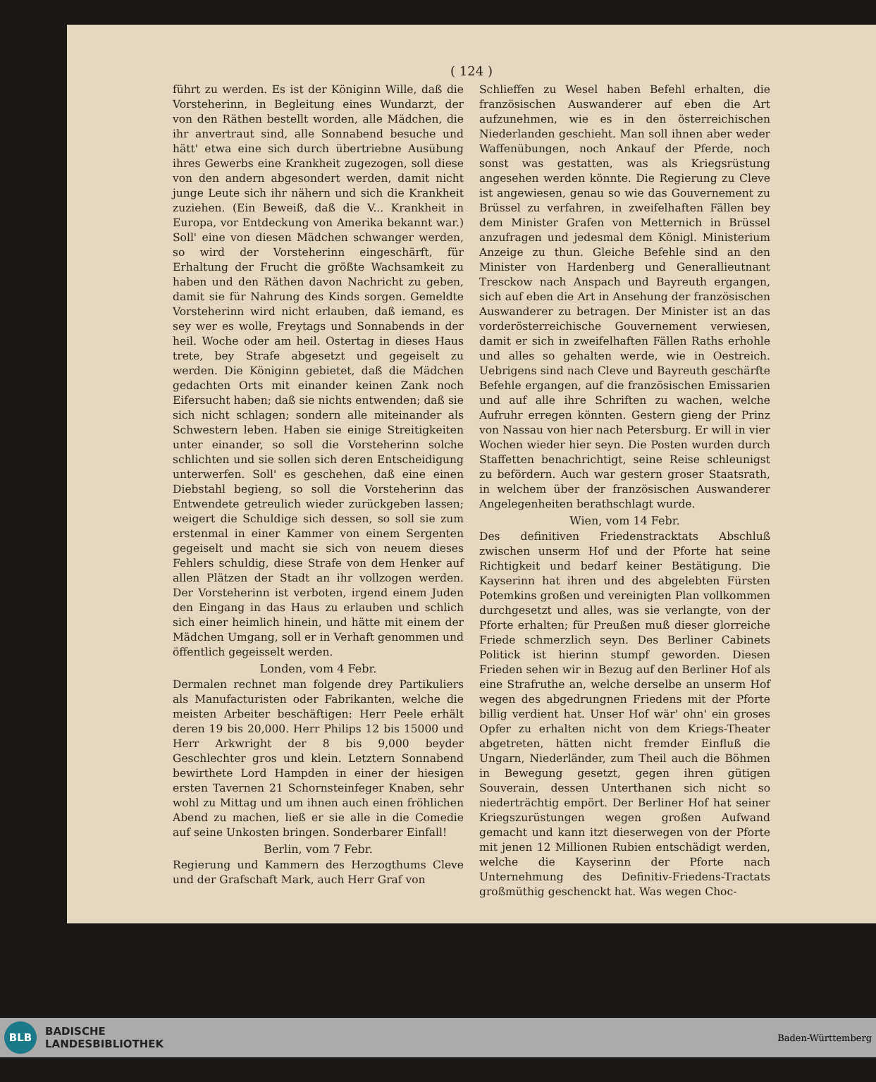( 124 )
führt zu werden. Es ist der Königinn Wille, daß die Vorsteherinn, in Begleitung eines Wundarzt, der von den Räthen bestellt worden, alle Mädchen, die ihr anvertraut sind, alle Sonnabend besuche und hätt' etwa eine sich durch übertriebne Ausübung ihres Gewerbs eine Krankheit zugezogen, soll diese von den andern abgesondert werden, damit nicht junge Leute sich ihr nähern und sich die Krankheit zuziehen. (Ein Beweiß, daß die V... Krankheit in Europa, vor Entdeckung von Amerika bekannt war.) Soll' eine von diesen Mädchen schwanger werden, so wird der Vorsteherinn eingeschärft, für Erhaltung der Frucht die größte Wachsamkeit zu haben und den Räthen davon Nachricht zu geben, damit sie für Nahrung des Kinds sorgen. Gemeldte Vorsteherinn wird nicht erlauben, daß iemand, es sey wer es wolle, Freytags und Sonnabends in der heil. Woche oder am heil. Ostertag in dieses Haus trete, bey Strafe abgesetzt und gegeiselt zu werden. Die Königinn gebietet, daß die Mädchen gedachten Orts mit einander keinen Zank noch Eifersucht haben; daß sie nichts entwenden; daß sie sich nicht schlagen; sondern alle miteinander als Schwestern leben. Haben sie einige Streitigkeiten unter einander, so soll die Vorsteherinn solche schlichten und sie sollen sich deren Entscheidigung unterwerfen. Soll' es geschehen, daß eine einen Diebstahl begieng, so soll die Vorsteherinn das Entwendete getreulich wieder zurückgeben lassen; weigert die Schuldige sich dessen, so soll sie zum erstenmal in einer Kammer von einem Sergenten gegeiselt und macht sie sich von neuem dieses Fehlers schuldig, diese Strafe von dem Henker auf allen Plätzen der Stadt an ihr vollzogen werden. Der Vorsteherinn ist verboten, irgend einem Juden den Eingang in das Haus zu erlauben und schlich sich einer heimlich hinein, und hätte mit einem der Mädchen Umgang, soll er in Verhaft genommen und öffentlich gegeisselt werden.
Londen, vom 4 Febr.
Dermalen rechnet man folgende drey Partikuliers als Manufacturisten oder Fabrikanten, welche die meisten Arbeiter beschäftigen: Herr Peele erhält deren 19 bis 20,000. Herr Philips 12 bis 15000 und Herr Arkwright der 8 bis 9,000 beyder Geschlechter gros und klein. Letztern Sonnabend bewirthete Lord Hampden in einer der hiesigen ersten Tavernen 21 Schornsteinfeger Knaben, sehr wohl zu Mittag und um ihnen auch einen fröhlichen Abend zu machen, ließ er sie alle in die Comedie auf seine Unkosten bringen. Sonderbarer Einfall!
Berlin, vom 7 Febr.
Regierung und Kammern des Herzogthums Cleve und der Grafschaft Mark, auch Herr Graf von
Schlieffen zu Wesel haben Befehl erhalten, die französischen Auswanderer auf eben die Art aufzunehmen, wie es in den österreichischen Niederlanden geschieht. Man soll ihnen aber weder Waffenübungen, noch Ankauf der Pferde, noch sonst was gestatten, was als Kriegsrüstung angesehen werden könnte. Die Regierung zu Cleve ist angewiesen, genau so wie das Gouvernement zu Brüssel zu verfahren, in zweifelhaften Fällen bey dem Minister Grafen von Metternich in Brüssel anzufragen und jedesmal dem Königl. Ministerium Anzeige zu thun. Gleiche Befehle sind an den Minister von Hardenberg und Generallieutnant Tresckow nach Anspach und Bayreuth ergangen, sich auf eben die Art in Ansehung der französischen Auswanderer zu betragen. Der Minister ist an das vorderösterreichische Gouvernement verwiesen, damit er sich in zweifelhaften Fällen Raths erhohle und alles so gehalten werde, wie in Oestreich. Uebrigens sind nach Cleve und Bayreuth geschärfte Befehle ergangen, auf die französischen Emissarien und auf alle ihre Schriften zu wachen, welche Aufruhr erregen könnten. Gestern gieng der Prinz von Nassau von hier nach Petersburg. Er will in vier Wochen wieder hier seyn. Die Posten wurden durch Staffetten benachrichtigt, seine Reise schleunigst zu befördern. Auch war gestern groser Staatsrath, in welchem über der französischen Auswanderer Angelegenheiten berathschlagt wurde.
Wien, vom 14 Febr.
Des definitiven Friedenstracktats Abschluß zwischen unserm Hof und der Pforte hat seine Richtigkeit und bedarf keiner Bestätigung. Die Kayserinn hat ihren und des abgelebten Fürsten Potemkins großen und vereinigten Plan vollkommen durchgesetzt und alles, was sie verlangte, von der Pforte erhalten; für Preußen muß dieser glorreiche Friede schmerzlich seyn. Des Berliner Cabinets Politick ist hierinn stumpf geworden. Diesen Frieden sehen wir in Bezug auf den Berliner Hof als eine Strafruthe an, welche derselbe an unserm Hof wegen des abgedrungnen Friedens mit der Pforte billig verdient hat. Unser Hof wär' ohn' ein groses Opfer zu erhalten nicht von dem Kriegs-Theater abgetreten, hätten nicht fremder Einfluß die Ungarn, Niederländer, zum Theil auch die Böhmen in Bewegung gesetzt, gegen ihren gütigen Souverain, dessen Unterthanen sich nicht so niederträchtig empört. Der Berliner Hof hat seiner Kriegszurüstungen wegen großen Aufwand gemacht und kann itzt dieserwegen von der Pforte mit jenen 12 Millionen Rubien entschädigt werden, welche die Kayserinn der Pforte nach Unternehmung des Definitiv-Friedens-Tractats großmüthig geschenckt hat. Was wegen Choc-
BLB
BADISCHE
LANDESBIBLIOTHEK
Baden-Württemberg